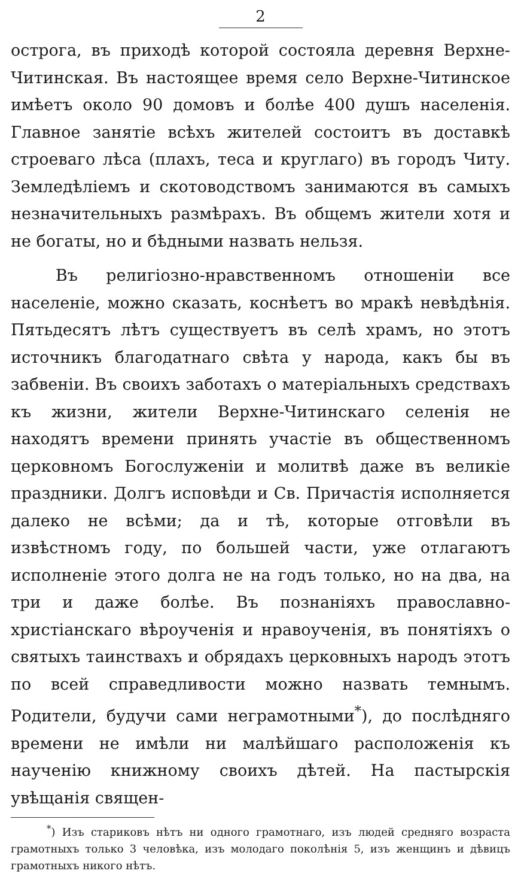2
острога, въ приходѣ которой состояла деревня Верхне-Читинская. Въ настоящее время село Верхне-Читинское имѣетъ около 90 домовъ и болѣе 400 душъ населенія. Главное занятіе всѣхъ жителей состоитъ въ доставкѣ строеваго лѣса (плахъ, теса и круглаго) въ городъ Читу. Земледѣліемъ и скотоводствомъ занимаются въ самыхъ незначительныхъ размѣрахъ. Въ общемъ жители хотя и не богаты, но и бѣдными назвать нельзя.
Въ религіозно-нравственномъ отношеніи все населеніе, можно сказать, коснѣетъ во мракѣ невѣдѣнія. Пятьдесятъ лѣтъ существуетъ въ селѣ храмъ, но этотъ источникъ благодатнаго свѣта у народа, какъ бы въ забвеніи. Въ своихъ заботахъ о матеріальныхъ средствахъ къ жизни, жители Верхне-Читинскаго селенія не находятъ времени принять участіе въ общественномъ церковномъ Богослуженіи и молитвѣ даже въ великіе праздники. Долгъ исповѣди и Св. Причастія исполняется далеко не всѣми; да и тѣ, которые отговѣли въ извѣстномъ году, по большей части, уже отлагаютъ исполненіе этого долга не на годъ только, но на два, на три и даже болѣе. Въ познаніяхъ православно-христіанскаго вѣроученія и нравоученія, въ понятіяхъ о святыхъ таинствахъ и обрядахъ церковныхъ народъ этотъ по всей справедливости можно назвать темнымъ. Родители, будучи сами неграмотными<sup>*</sup>), до послѣдняго времени не имѣли ни малѣйшаго расположенія къ наученію книжному своихъ дѣтей. На пастырскія увѣщанія священ-
<sup>*</sup>) Изъ стариковъ нѣтъ ни одного грамотнаго, изъ людей средняго возраста грамотныхъ только 3 человѣка, изъ молодаго поколѣнія 5, изъ женщинъ и дѣвицъ грамотныхъ никого нѣтъ.